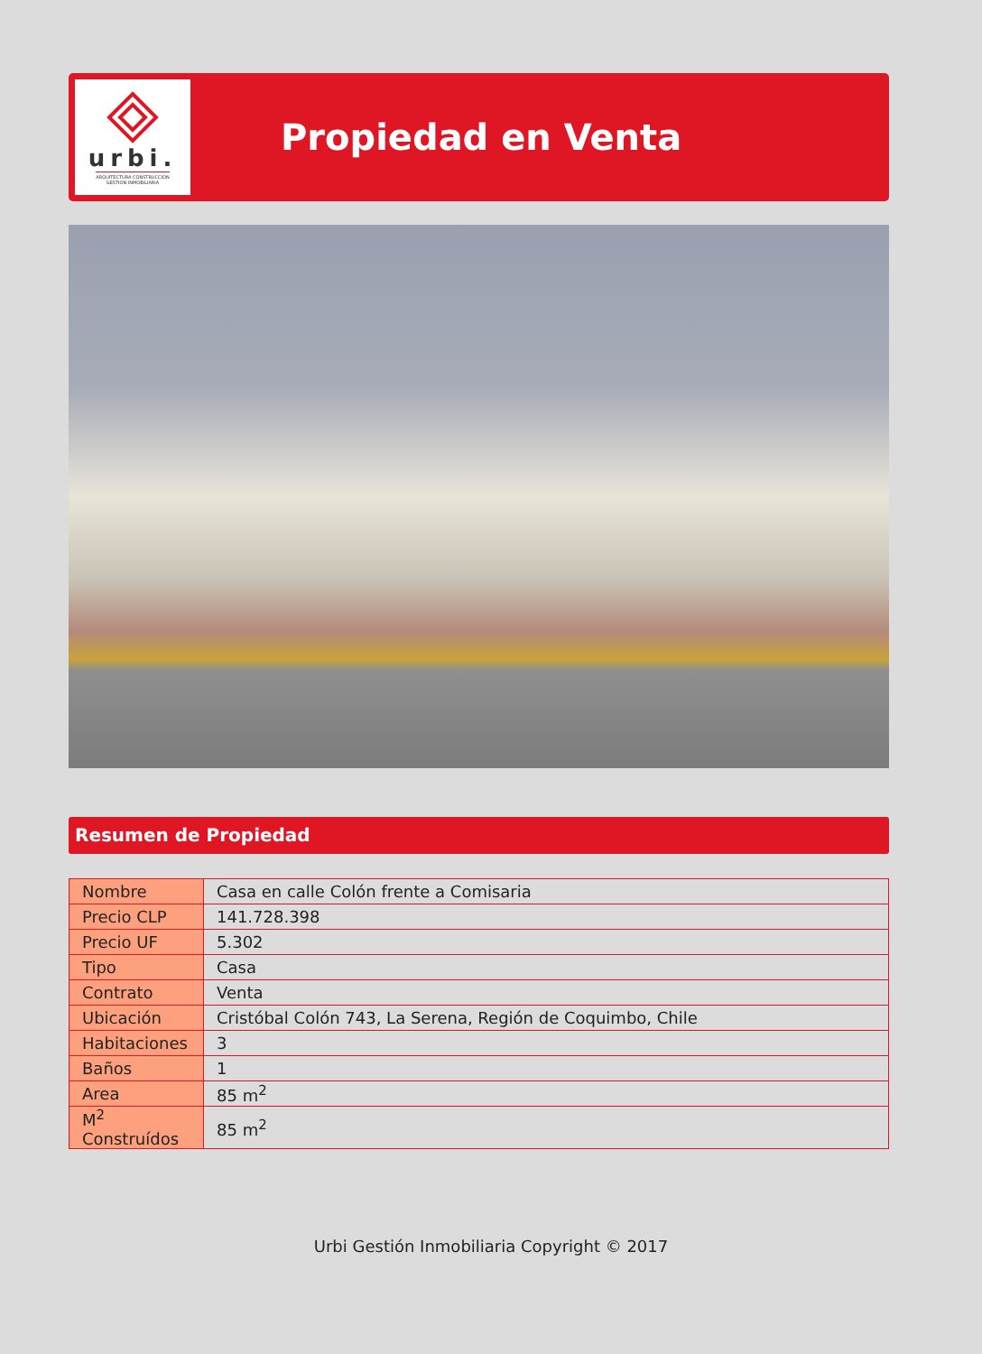urbi.
ARQUITECTURA CONSTRUCCION
GESTION INMOBILIARIA
Propiedad en Venta
Resumen de Propiedad
| Nombre | Casa en calle Colón frente a Comisaria |
| Precio CLP | 141.728.398 |
| Precio UF | 5.302 |
| Tipo | Casa |
| Contrato | Venta |
| Ubicación | Cristóbal Colón 743, La Serena, Región de Coquimbo, Chile |
| Habitaciones | 3 |
| Baños | 1 |
| Area | 85 m<sup>2</sup> |
| M<sup>2</sup> Construídos | 85 m<sup>2</sup> |
Urbi Gestión Inmobiliaria Copyright © 2017